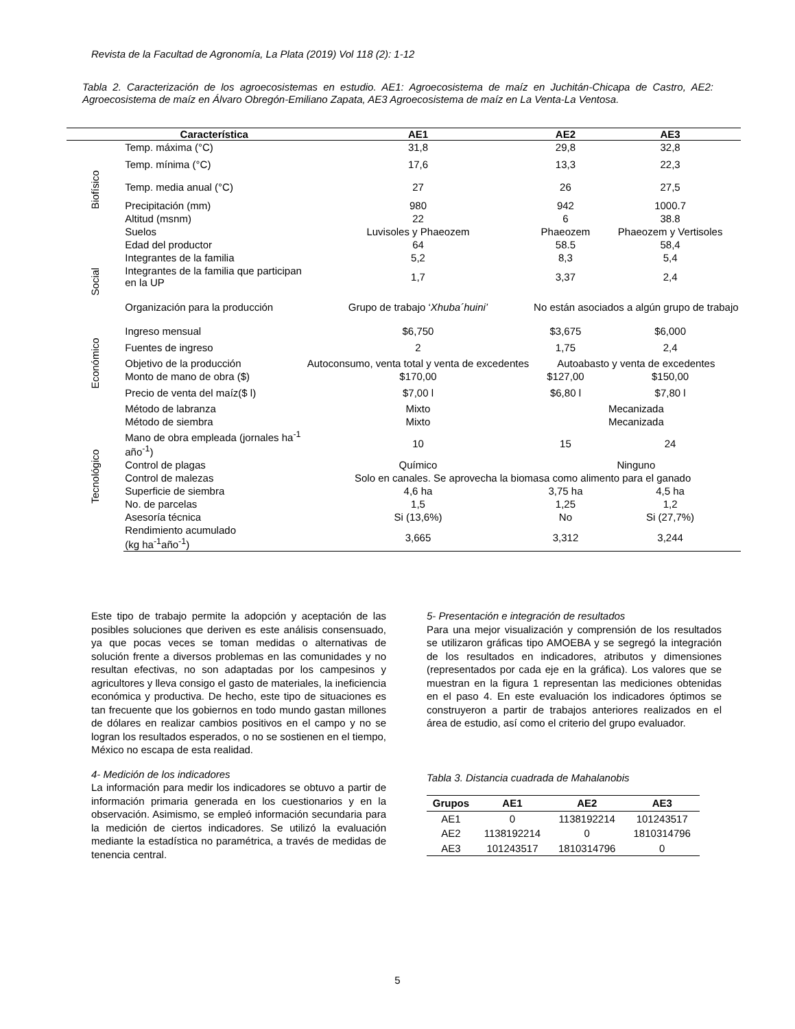Revista de la Facultad de Agronomía, La Plata (2019) Vol 118 (2): 1-12
Tabla 2. Caracterización de los agroecosistemas en estudio. AE1: Agroecosistema de maíz en Juchitán-Chicapa de Castro, AE2: Agroecosistema de maíz en Álvaro Obregón-Emiliano Zapata, AE3 Agroecosistema de maíz en La Venta-La Ventosa.
| | Característica | AE1 | AE2 | AE3 |
| --- | --- | --- | --- | --- |
| Biofísico | Temp. máxima (°C) | 31,8 | 29,8 | 32,8 |
| | Temp. mínima (°C) | 17,6 | 13,3 | 22,3 |
| | Temp. media anual (°C) | 27 | 26 | 27,5 |
| | Precipitación (mm) | 980 | 942 | 1000.7 |
| | Altitud (msnm) | 22 | 6 | 38.8 |
| | Suelos | Luvisoles y Phaeozem | Phaeozem | Phaeozem y Vertisoles |
| Social | Edad del productor | 64 | 58.5 | 58,4 |
| | Integrantes de la familia | 5,2 | 8,3 | 5,4 |
| | Integrantes de la familia que participan en la UP | 1,7 | 3,37 | 2,4 |
| | Organización para la producción | Grupo de trabajo ‘ Xhuba´huini’ | No están asociados a algún grupo de trabajo | |
| Económico | Ingreso mensual | $6,750 | $3,675 | $6,000 |
| | Fuentes de ingreso | 2 | 1,75 | 2,4 |
| | Objetivo de la producción | Autoconsumo, venta total y venta de excedentes | Autoabasto y venta de excedentes | |
| | Monto de mano de obra ($) | $170,00 | $127,00 | $150,00 |
| | Precio de venta del maíz($ l) | $7,00 l | $6,80 l | $7,80 l |
| Tecnológico | Método de labranza | Mixto | Mecanizada | |
| | Método de siembra | Mixto | Mecanizada | |
| | Mano de obra empleada (jornales ha<sup>-1</sup> año<sup>-1</sup>) | 10 | 15 | 24 |
| | Control de plagas | Químico | Ninguno | |
| | Control de malezas | Solo en canales. Se aprovecha la biomasa como alimento para el ganado | | |
| | Superficie de siembra | 4,6 ha | 3,75 ha | 4,5 ha |
| | No. de parcelas | 1,5 | 1,25 | 1,2 |
| | Asesoría técnica | Si (13,6%) | No | Si (27,7%) |
| | Rendimiento acumulado (kg ha<sup>-1</sup>año<sup>-1</sup>) | 3,665 | 3,312 | 3,244 |
Este tipo de trabajo permite la adopción y aceptación de las posibles soluciones que deriven es este análisis consensuado, ya que pocas veces se toman medidas o alternativas de solución frente a diversos problemas en las comunidades y no resultan efectivas, no son adaptadas por los campesinos y agricultores y lleva consigo el gasto de materiales, la ineficiencia económica y productiva. De hecho, este tipo de situaciones es tan frecuente que los gobiernos en todo mundo gastan millones de dólares en realizar cambios positivos en el campo y no se logran los resultados esperados, o no se sostienen en el tiempo, México no escapa de esta realidad.
4- Medición de los indicadores
La información para medir los indicadores se obtuvo a partir de información primaria generada en los cuestionarios y en la observación. Asimismo, se empleó información secundaria para la medición de ciertos indicadores. Se utilizó la evaluación mediante la estadística no paramétrica, a través de medidas de tenencia central.
5- Presentación e integración de resultados
Para una mejor visualización y comprensión de los resultados se utilizaron gráficas tipo AMOEBA y se segregó la integración de los resultados en indicadores, atributos y dimensiones (representados por cada eje en la gráfica). Los valores que se muestran en la figura 1 representan las mediciones obtenidas en el paso 4. En este evaluación los indicadores óptimos se construyeron a partir de trabajos anteriores realizados en el área de estudio, así como el criterio del grupo evaluador.
Tabla 3. Distancia cuadrada de Mahalanobis
| Grupos | AE1 | AE2 | AE3 |
| --- | --- | --- | --- |
| AE1 | 0 | 1138192214 | 101243517 |
| AE2 | 1138192214 | 0 | 1810314796 |
| AE3 | 101243517 | 1810314796 | 0 |
5